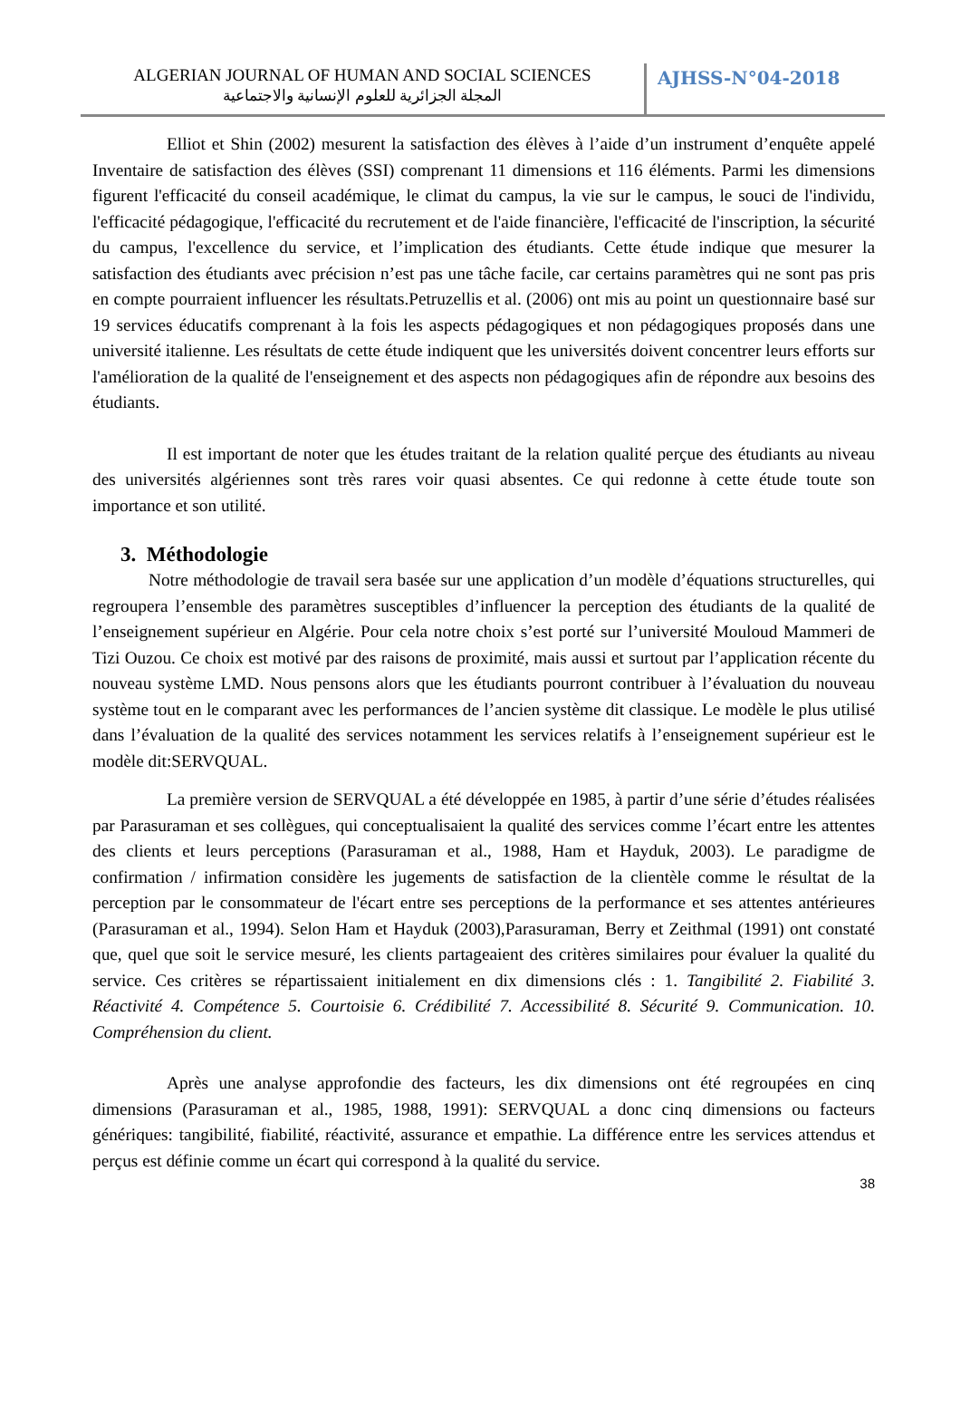ALGERIAN JOURNAL OF HUMAN AND SOCIAL SCIENCES
المجلة الجزائرية للعلوم الإنسانية والاجتماعية
AJHSS-N°04-2018
Elliot et Shin (2002) mesurent la satisfaction des élèves à l’aide d’un instrument d’enquête appelé Inventaire de satisfaction des élèves (SSI) comprenant 11 dimensions et 116 éléments. Parmi les dimensions figurent l'efficacité du conseil académique, le climat du campus, la vie sur le campus, le souci de l'individu, l'efficacité pédagogique, l'efficacité du recrutement et de l'aide financière, l'efficacité de l'inscription, la sécurité du campus, l'excellence du service, et l’implication des étudiants. Cette étude indique que mesurer la satisfaction des étudiants avec précision n’est pas une tâche facile, car certains paramètres qui ne sont pas pris en compte pourraient influencer les résultats.Petruzellis et al. (2006) ont mis au point un questionnaire basé sur 19 services éducatifs comprenant à la fois les aspects pédagogiques et non pédagogiques proposés dans une université italienne. Les résultats de cette étude indiquent que les universités doivent concentrer leurs efforts sur l'amélioration de la qualité de l'enseignement et des aspects non pédagogiques afin de répondre aux besoins des étudiants.
Il est important de noter que les études traitant de la relation qualité perçue des étudiants au niveau des universités algériennes sont très rares voir quasi absentes. Ce qui redonne à cette étude toute son importance et son utilité.
3. Méthodologie
Notre méthodologie de travail sera basée sur une application d’un modèle d’équations structurelles, qui regroupera l’ensemble des paramètres susceptibles d’influencer la perception des étudiants de la qualité de l’enseignement supérieur en Algérie. Pour cela notre choix s’est porté sur l’université Mouloud Mammeri de Tizi Ouzou. Ce choix est motivé par des raisons de proximité, mais aussi et surtout par l’application récente du nouveau système LMD. Nous pensons alors que les étudiants pourront contribuer à l’évaluation du nouveau système tout en le comparant avec les performances de l’ancien système dit classique. Le modèle le plus utilisé dans l’évaluation de la qualité des services notamment les services relatifs à l’enseignement supérieur est le modèle dit:SERVQUAL.
La première version de SERVQUAL a été développée en 1985, à partir d’une série d’études réalisées par Parasuraman et ses collègues, qui conceptualisaient la qualité des services comme l’écart entre les attentes des clients et leurs perceptions (Parasuraman et al., 1988, Ham et Hayduk, 2003). Le paradigme de confirmation / infirmation considère les jugements de satisfaction de la clientèle comme le résultat de la perception par le consommateur de l'écart entre ses perceptions de la performance et ses attentes antérieures (Parasuraman et al., 1994). Selon Ham et Hayduk (2003),Parasuraman, Berry et Zeithmal (1991) ont constaté que, quel que soit le service mesuré, les clients partageaient des critères similaires pour évaluer la qualité du service. Ces critères se répartissaient initialement en dix dimensions clés : 1. Tangibilité 2. Fiabilité 3. Réactivité 4. Compétence 5. Courtoisie 6. Crédibilité 7. Accessibilité 8. Sécurité 9. Communication. 10. Compréhension du client.
Après une analyse approfondie des facteurs, les dix dimensions ont été regroupées en cinq dimensions (Parasuraman et al., 1985, 1988, 1991): SERVQUAL a donc cinq dimensions ou facteurs génériques: tangibilité, fiabilité, réactivité, assurance et empathie. La différence entre les services attendus et perçus est définie comme un écart qui correspond à la qualité du service.
38